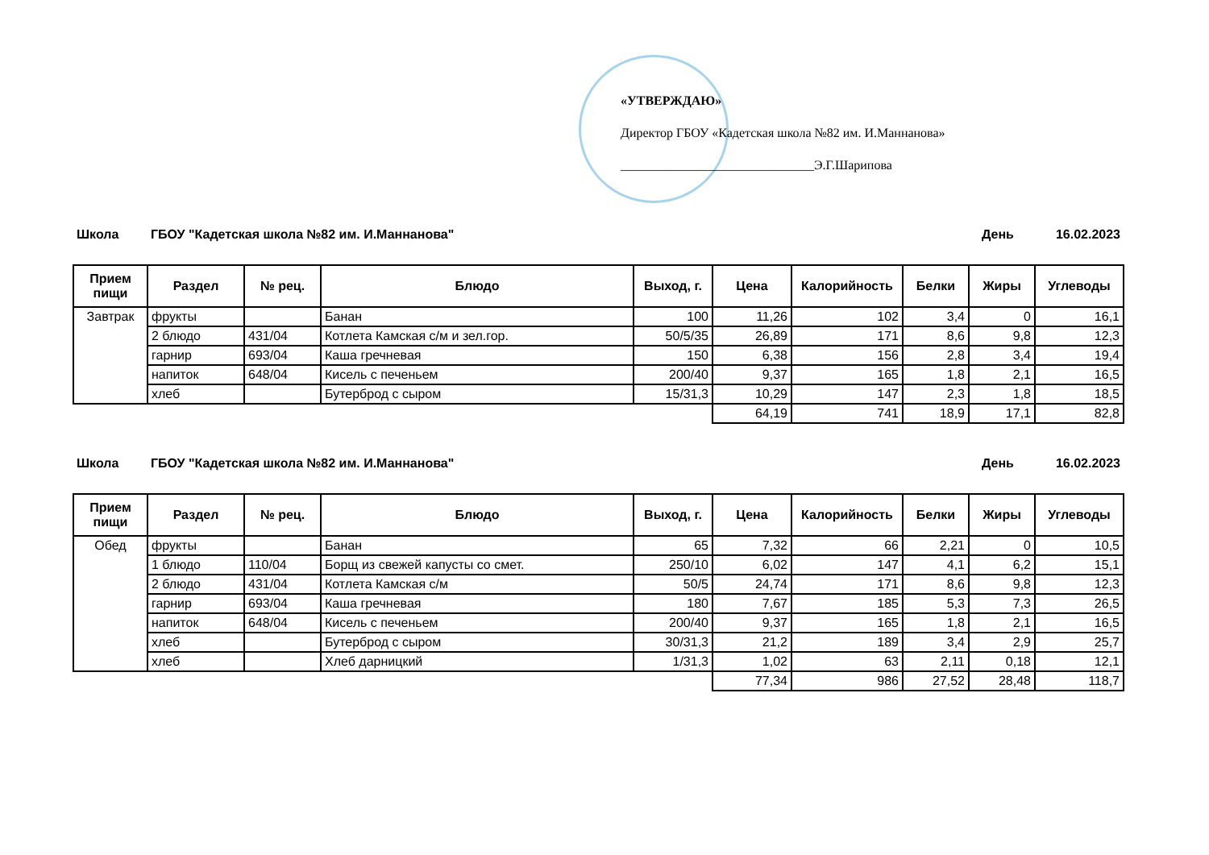«УТВЕРЖДАЮ»
Директор ГБОУ «Кадетская школа №82 им. И.Маннанова»
______________________________Э.Г.Шарипова
Школа ГБОУ "Кадетская школа №82 им. И.Маннанова" День 16.02.2023
| Прием пищи | Раздел | № рец. | Блюдо | Выход, г. | Цена | Калорийность | Белки | Жиры | Углеводы |
| --- | --- | --- | --- | --- | --- | --- | --- | --- | --- |
| Завтрак | фрукты | | Банан | 100 | 11,26 | 102 | 3,4 | 0 | 16,1 |
| | 2 блюдо | 431/04 | Котлета Камская с/м и зел.гор. | 50/5/35 | 26,89 | 171 | 8,6 | 9,8 | 12,3 |
| | гарнир | 693/04 | Каша гречневая | 150 | 6,38 | 156 | 2,8 | 3,4 | 19,4 |
| | напиток | 648/04 | Кисель с печеньем | 200/40 | 9,37 | 165 | 1,8 | 2,1 | 16,5 |
| | хлеб | | Бутерброд с сыром | 15/31,3 | 10,29 | 147 | 2,3 | 1,8 | 18,5 |
| | | | | | 64,19 | 741 | 18,9 | 17,1 | 82,8 |
Школа ГБОУ "Кадетская школа №82 им. И.Маннанова" День 16.02.2023
| Прием пищи | Раздел | № рец. | Блюдо | Выход, г. | Цена | Калорийность | Белки | Жиры | Углеводы |
| --- | --- | --- | --- | --- | --- | --- | --- | --- | --- |
| Обед | фрукты | | Банан | 65 | 7,32 | 66 | 2,21 | 0 | 10,5 |
| | 1 блюдо | 110/04 | Борщ из свежей капусты со смет. | 250/10 | 6,02 | 147 | 4,1 | 6,2 | 15,1 |
| | 2 блюдо | 431/04 | Котлета Камская с/м | 50/5 | 24,74 | 171 | 8,6 | 9,8 | 12,3 |
| | гарнир | 693/04 | Каша гречневая | 180 | 7,67 | 185 | 5,3 | 7,3 | 26,5 |
| | напиток | 648/04 | Кисель с печеньем | 200/40 | 9,37 | 165 | 1,8 | 2,1 | 16,5 |
| | хлеб | | Бутерброд с сыром | 30/31,3 | 21,2 | 189 | 3,4 | 2,9 | 25,7 |
| | хлеб | | Хлеб дарницкий | 1/31,3 | 1,02 | 63 | 2,11 | 0,18 | 12,1 |
| | | | | | 77,34 | 986 | 27,52 | 28,48 | 118,7 |